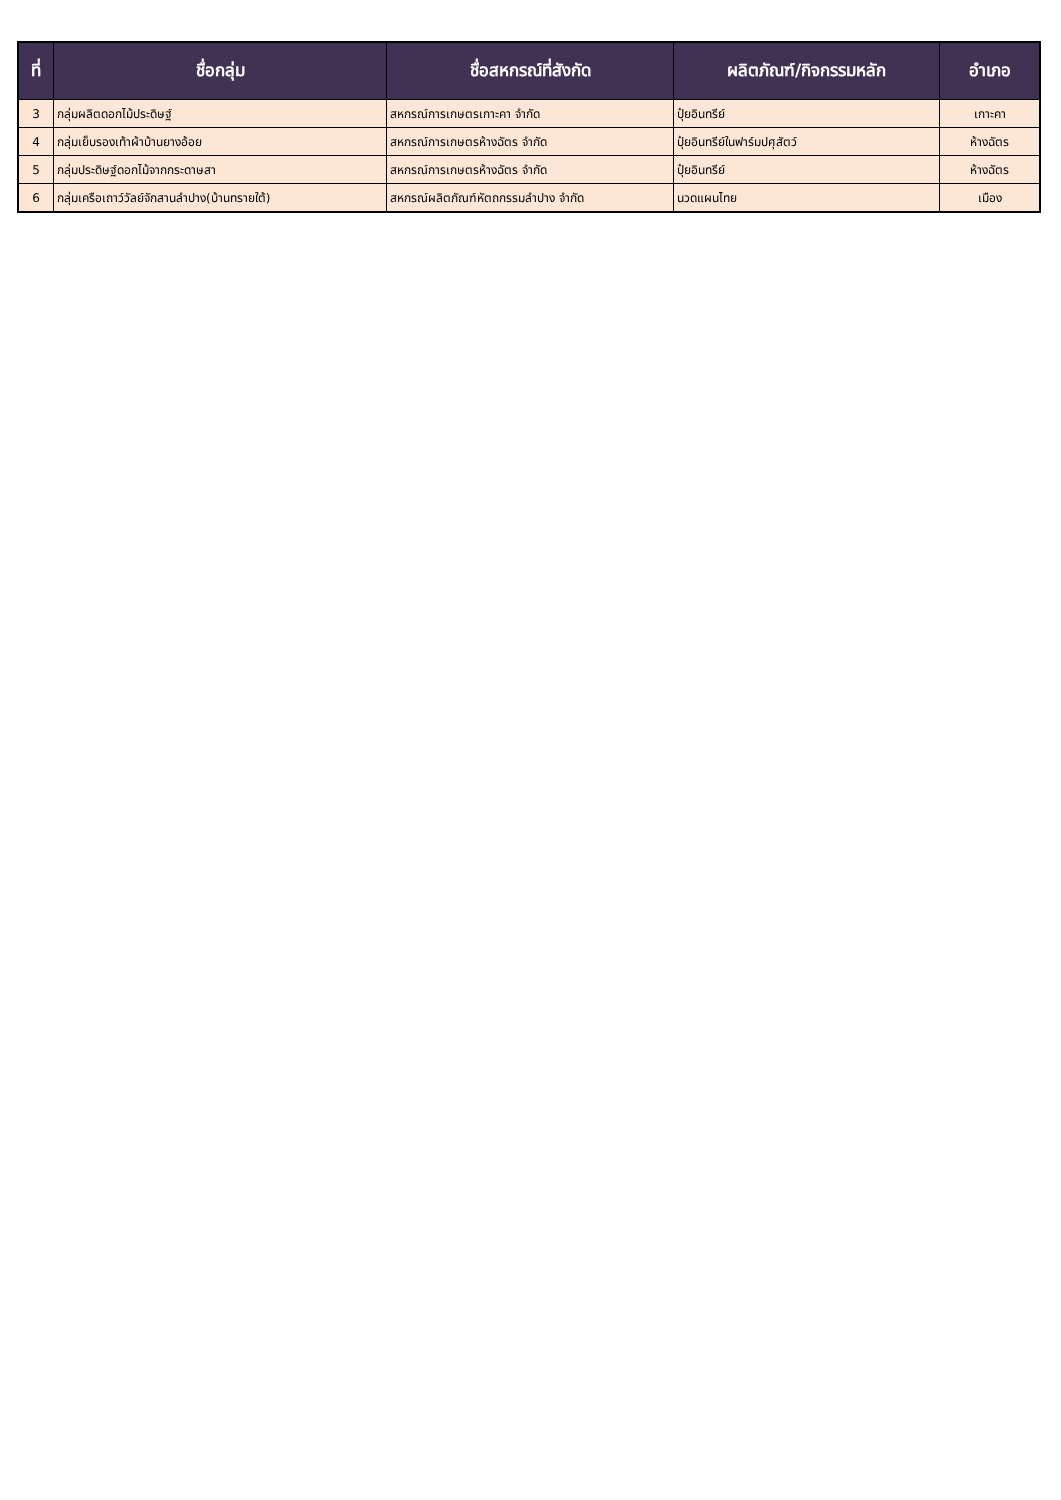| ที่ | ชื่อกลุ่ม | ชื่อสหกรณ์ที่สังกัด | ผลิตภัณฑ์/กิจกรรมหลัก | อำเภอ |
| --- | --- | --- | --- | --- |
| 3 | กลุ่มผลิตดอกไม้ประดิษฐ์ | สหกรณ์การเกษตรเกาะคา จำกัด | ปุ๋ยอินทรีย์ | เกาะคา |
| 4 | กลุ่มเย็บรองเท้าผ้าบ้านยางอ้อย | สหกรณ์การเกษตรห้างฉัตร จำกัด | ปุ๋ยอินทรีย์ในฟาร์มปศุสัตว์ | ห้างฉัตร |
| 5 | กลุ่มประดิษฐ์ดอกไม้จากกระดาษสา | สหกรณ์การเกษตรห้างฉัตร จำกัด | ปุ๋ยอินทรีย์ | ห้างฉัตร |
| 6 | กลุ่มเครือเถาว์วัลย์จักสานลำปาง(บ้านทรายใต้) | สหกรณ์ผลิตภัณฑ์หัตถกรรมลำปาง จำกัด | นวดแผนไทย | เมือง |